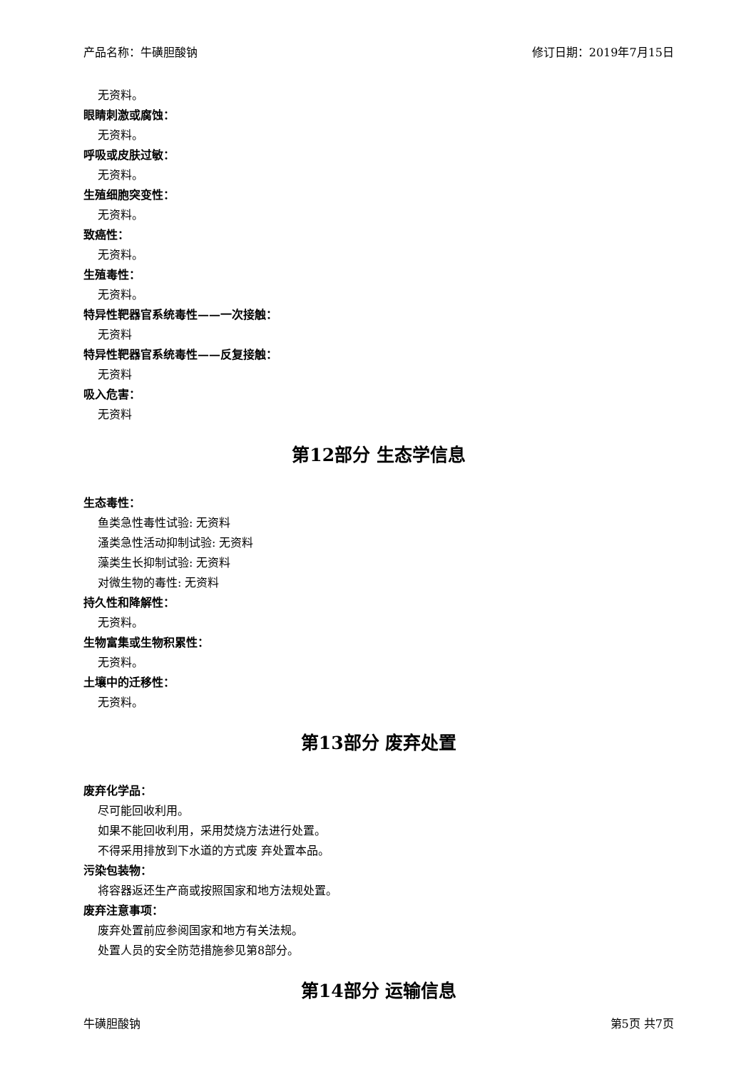产品名称：牛磺胆酸钠 修订日期：2019年7月15日
无资料。
眼睛刺激或腐蚀：
无资料。
呼吸或皮肤过敏：
无资料。
生殖细胞突变性：
无资料。
致癌性：
无资料。
生殖毒性：
无资料。
特异性靶器官系统毒性——一次接触：
无资料
特异性靶器官系统毒性——反复接触：
无资料
吸入危害：
无资料
第12部分 生态学信息
生态毒性：
鱼类急性毒性试验: 无资料
溞类急性活动抑制试验: 无资料
藻类生长抑制试验: 无资料
对微生物的毒性: 无资料
持久性和降解性：
无资料。
生物富集或生物积累性：
无资料。
土壤中的迁移性：
无资料。
第13部分 废弃处置
废弃化学品：
尽可能回收利用。
如果不能回收利用，采用焚烧方法进行处置。
不得采用排放到下水道的方式废 弃处置本品。
污染包装物：
将容器返还生产商或按照国家和地方法规处置。
废弃注意事项：
废弃处置前应参阅国家和地方有关法规。
处置人员的安全防范措施参见第8部分。
第14部分 运输信息
牛磺胆酸钠 第5页 共7页